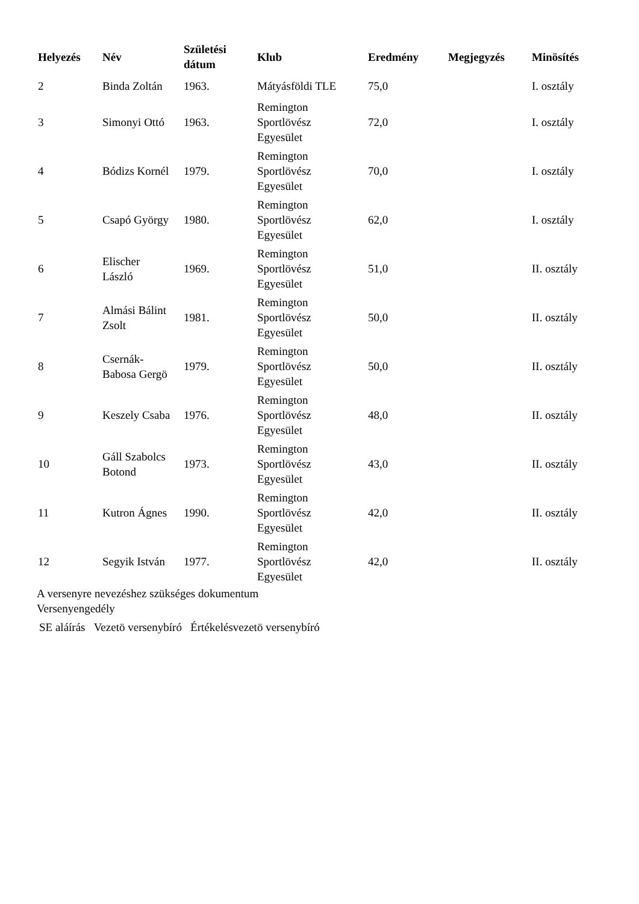| Helyezés | Név | Születési dátum | Klub | Eredmény | Megjegyzés | Minösítés |
| --- | --- | --- | --- | --- | --- | --- |
| 2 | Binda Zoltán | 1963. | Mátyásföldi TLE | 75,0 | | I. osztály |
| 3 | Simonyi Ottó | 1963. | Remington Sportlövész Egyesület | 72,0 | | I. osztály |
| 4 | Bódizs Kornél | 1979. | Remington Sportlövész Egyesület | 70,0 | | I. osztály |
| 5 | Csapó György | 1980. | Remington Sportlövész Egyesület | 62,0 | | I. osztály |
| 6 | Elischer László | 1969. | Remington Sportlövész Egyesület | 51,0 | | II. osztály |
| 7 | Almási Bálint Zsolt | 1981. | Remington Sportlövész Egyesület | 50,0 | | II. osztály |
| 8 | Csernák- Babosa Gergö | 1979. | Remington Sportlövész Egyesület | 50,0 | | II. osztály |
| 9 | Keszely Csaba | 1976. | Remington Sportlövész Egyesület | 48,0 | | II. osztály |
| 10 | Gáll Szabolcs Botond | 1973. | Remington Sportlövész Egyesület | 43,0 | | II. osztály |
| 11 | Kutron Ágnes | 1990. | Remington Sportlövész Egyesület | 42,0 | | II. osztály |
| 12 | Segyik István | 1977. | Remington Sportlövész Egyesület | 42,0 | | II. osztály |
A versenyre nevezéshez szükséges dokumentum
Versenyengedély
SE aláírás Vezetö versenybíró Értékelésvezetö versenybíró